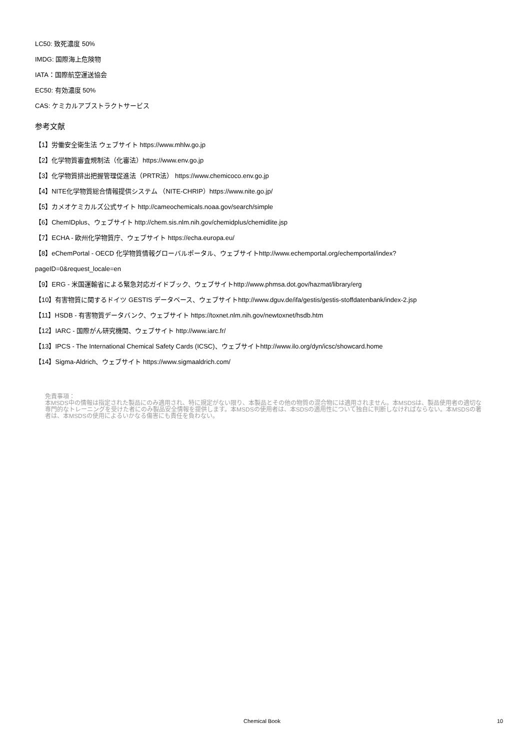LC50: 致死濃度 50%
IMDG: 国際海上危険物
IATA：国際航空運送協会
EC50: 有効濃度 50%
CAS: ケミカルアブストラクトサービス
参考文献
【1】労働安全衛生法 ウェブサイト https://www.mhlw.go.jp
【2】化学物質審査規制法（化審法）https://www.env.go.jp
【3】化学物質排出把握管理促進法（PRTR法） https://www.chemicoco.env.go.jp
【4】NITE化学物質総合情報提供システム （NITE-CHRIP）https://www.nite.go.jp/
【5】カメオケミカルズ公式サイト http://cameochemicals.noaa.gov/search/simple
【6】ChemIDplus、ウェブサイト http://chem.sis.nlm.nih.gov/chemidplus/chemidlite.jsp
【7】ECHA - 欧州化学物質庁、ウェブサイト https://echa.europa.eu/
【8】eChemPortal - OECD 化学物質情報グローバルポータル、ウェブサイトhttp://www.echemportal.org/echemportal/index?
pageID=0&request_locale=en
【9】ERG - 米国運輸省による緊急対応ガイドブック、ウェブサイトhttp://www.phmsa.dot.gov/hazmat/library/erg
【10】有害物質に関するドイツ GESTIS データベース、ウェブサイトhttp://www.dguv.de/ifa/gestis/gestis-stoffdatenbank/index-2.jsp
【11】HSDB - 有害物質データバンク、ウェブサイト https://toxnet.nlm.nih.gov/newtoxnet/hsdb.htm
【12】IARC - 国際がん研究機関、ウェブサイト http://www.iarc.fr/
【13】IPCS - The International Chemical Safety Cards (ICSC)、ウェブサイトhttp://www.ilo.org/dyn/icsc/showcard.home
【14】Sigma-Aldrich、ウェブサイト https://www.sigmaaldrich.com/
免責事項：
本MSDS中の情報は指定された製品にのみ適用され、特に規定がない限り、本製品とその他の物質の混合物には適用されません。本MSDSは、製品使用者の適切な専門的なトレーニングを受けた者にのみ製品安全情報を提供します。本MSDSの使用者は、本SDSの適用性について独自に判断しなければならない。本MSDSの著者は、本MSDSの使用によるいかなる傷害にも責任を負わない。
Chemical Book 10